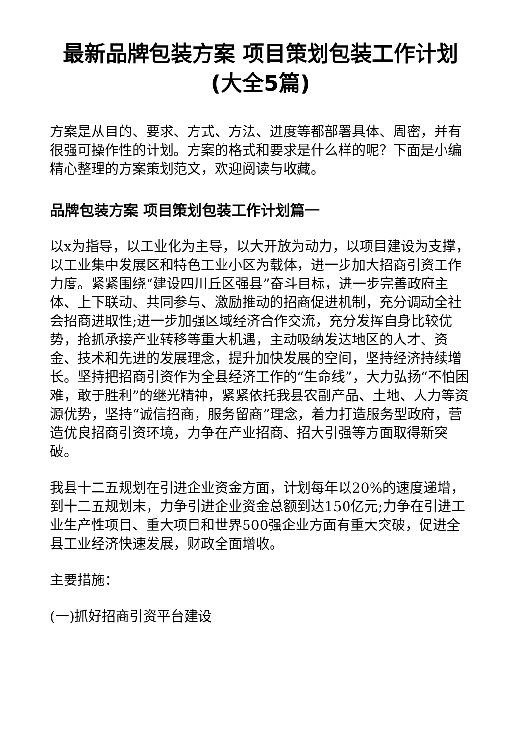最新品牌包装方案 项目策划包装工作计划(大全5篇)
方案是从目的、要求、方式、方法、进度等都部署具体、周密，并有很强可操作性的计划。方案的格式和要求是什么样的呢？下面是小编精心整理的方案策划范文，欢迎阅读与收藏。
品牌包装方案 项目策划包装工作计划篇一
以x为指导，以工业化为主导，以大开放为动力，以项目建设为支撑，以工业集中发展区和特色工业小区为载体，进一步加大招商引资工作力度。紧紧围绕“建设四川丘区强县”奋斗目标，进一步完善政府主体、上下联动、共同参与、激励推动的招商促进机制，充分调动全社会招商进取性;进一步加强区域经济合作交流，充分发挥自身比较优势，抢抓承接产业转移等重大机遇，主动吸纳发达地区的人才、资金、技术和先进的发展理念，提升加快发展的空间，坚持经济持续增长。坚持把招商引资作为全县经济工作的“生命线”，大力弘扬“不怕困难，敢于胜利”的继光精神，紧紧依托我县农副产品、土地、人力等资源优势，坚持“诚信招商，服务留商”理念，着力打造服务型政府，营造优良招商引资环境，力争在产业招商、招大引强等方面取得新突破。
我县十二五规划在引进企业资金方面，计划每年以20%的速度递增，到十二五规划末，力争引进企业资金总额到达150亿元;力争在引进工业生产性项目、重大项目和世界500强企业方面有重大突破，促进全县工业经济快速发展，财政全面增收。
主要措施：
(一)抓好招商引资平台建设